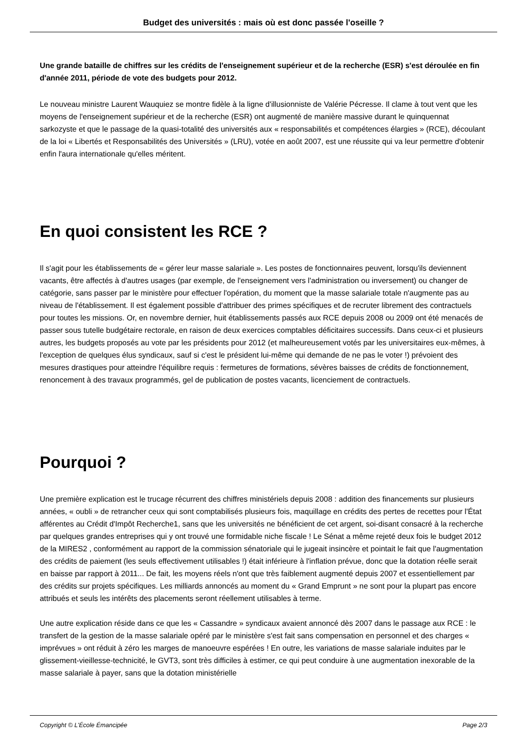Budget des universités : mais où est donc passée l'oseille ?
Une grande bataille de chiffres sur les crédits de l'enseignement supérieur et de la recherche (ESR) s'est déroulée en fin d'année 2011, période de vote des budgets pour 2012.
Le nouveau ministre Laurent Wauquiez se montre fidèle à la ligne d'illusionniste de Valérie Pécresse. Il clame à tout vent que les moyens de l'enseignement supérieur et de la recherche (ESR) ont augmenté de manière massive durant le quinquennat sarkozyste et que le passage de la quasi-totalité des universités aux « responsabilités et compétences élargies » (RCE), découlant de la loi « Libertés et Responsabilités des Universités » (LRU), votée en août 2007, est une réussite qui va leur permettre d'obtenir enfin l'aura internationale qu'elles méritent.
En quoi consistent les RCE ?
Il s'agit pour les établissements de « gérer leur masse salariale ». Les postes de fonctionnaires peuvent, lorsqu'ils deviennent vacants, être affectés à d'autres usages (par exemple, de l'enseignement vers l'administration ou inversement) ou changer de catégorie, sans passer par le ministère pour effectuer l'opération, du moment que la masse salariale totale n'augmente pas au niveau de l'établissement. Il est également possible d'attribuer des primes spécifiques et de recruter librement des contractuels pour toutes les missions. Or, en novembre dernier, huit établissements passés aux RCE depuis 2008 ou 2009 ont été menacés de passer sous tutelle budgétaire rectorale, en raison de deux exercices comptables déficitaires successifs. Dans ceux-ci et plusieurs autres, les budgets proposés au vote par les présidents pour 2012 (et malheureusement votés par les universitaires eux-mêmes, à l'exception de quelques élus syndicaux, sauf si c'est le président lui-même qui demande de ne pas le voter !) prévoient des mesures drastiques pour atteindre l'équilibre requis : fermetures de formations, sévères baisses de crédits de fonctionnement, renoncement à des travaux programmés, gel de publication de postes vacants, licenciement de contractuels.
Pourquoi ?
Une première explication est le trucage récurrent des chiffres ministériels depuis 2008 : addition des financements sur plusieurs années, « oubli » de retrancher ceux qui sont comptabilisés plusieurs fois, maquillage en crédits des pertes de recettes pour l'État afférentes au Crédit d'Impôt Recherche1, sans que les universités ne bénéficient de cet argent, soi-disant consacré à la recherche par quelques grandes entreprises qui y ont trouvé une formidable niche fiscale ! Le Sénat a même rejeté deux fois le budget 2012 de la MIRES2 , conformément au rapport de la commission sénatoriale qui le jugeait insincère et pointait le fait que l'augmentation des crédits de paiement (les seuls effectivement utilisables !) était inférieure à l'inflation prévue, donc que la dotation réelle serait en baisse par rapport à 2011... De fait, les moyens réels n'ont que très faiblement augmenté depuis 2007 et essentiellement par des crédits sur projets spécifiques. Les milliards annoncés au moment du « Grand Emprunt » ne sont pour la plupart pas encore attribués et seuls les intérêts des placements seront réellement utilisables à terme.
Une autre explication réside dans ce que les « Cassandre » syndicaux avaient annoncé dès 2007 dans le passage aux RCE : le transfert de la gestion de la masse salariale opéré par le ministère s'est fait sans compensation en personnel et des charges « imprévues » ont réduit à zéro les marges de manoeuvre espérées ! En outre, les variations de masse salariale induites par le glissement-vieillesse-technicité, le GVT3, sont très difficiles à estimer, ce qui peut conduire à une augmentation inexorable de la masse salariale à payer, sans que la dotation ministérielle
Copyright © L'École Émancipée Page 2/3